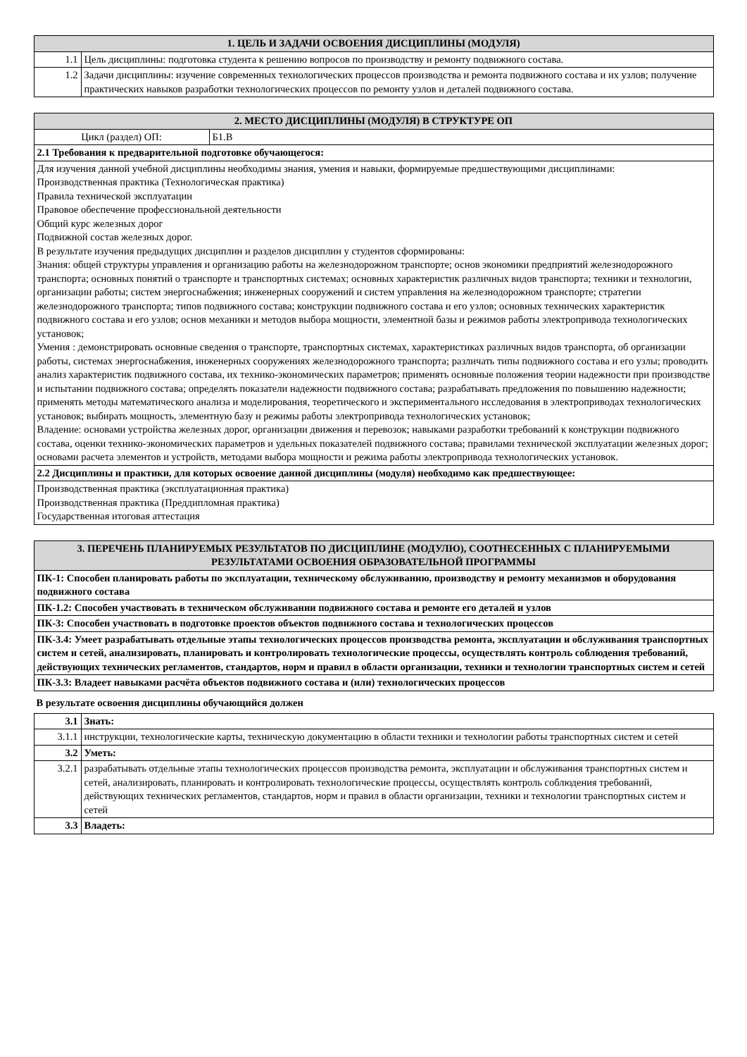| 1. ЦЕЛЬ И ЗАДАЧИ ОСВОЕНИЯ ДИСЦИПЛИНЫ (МОДУЛЯ) | |
| --- | --- |
| 1.1 | Цель дисциплины: подготовка студента к решению вопросов по производству и ремонту подвижного состава. |
| 1.2 | Задачи дисциплины: изучение современных технологических процессов производства и ремонта подвижного состава и их узлов; получение практических навыков разработки технологических процессов по ремонту узлов и деталей подвижного состава. |
| 2. МЕСТО ДИСЦИПЛИНЫ (МОДУЛЯ) В СТРУКТУРЕ ОП | |
| --- | --- |
| Цикл (раздел) ОП: | Б1.В |
| 2.1 Требования к предварительной подготовке обучающегося: | |
| Для изучения данной учебной дисциплины необходимы знания, умения и навыки, формируемые предшествующими дисциплинами: Производственная практика (Технологическая практика) Правила технической эксплуатации Правовое обеспечение профессиональной деятельности Общий курс железных дорог Подвижной состав железных дорог. В результате изучения предыдущих дисциплин и разделов дисциплин у студентов сформированы: Знания: общей структуры управления и организацию работы на железнодорожном транспорте; основ экономики предприятий железнодорожного транспорта; основных понятий о транспорте и транспортных системах; основных характеристик различных видов транспорта; техники и технологии, организации работы; систем энергоснабжения; инженерных сооружений и систем управления на железнодорожном транспорте; стратегии железнодорожного транспорта; типов подвижного состава; конструкции подвижного состава и его узлов; основных технических характеристик подвижного состава и его узлов; основ механики и методов выбора мощности, элементной базы и режимов работы электропривода технологических установок; Умения : демонстрировать основные сведения о транспорте, транспортных системах, характеристиках различных видов транспорта, об организации работы, системах энергоснабжения, инженерных сооружениях железнодорожного транспорта; различать типы подвижного состава и его узлы; проводить анализ характеристик подвижного состава, их технико-экономических параметров; применять основные положения теории надежности при производстве и испытании подвижного состава; определять показатели надежности подвижного состава; разрабатывать предложения по повышению надежности; применять методы математического анализа и моделирования, теоретического и экспериментального исследования в электроприводах технологических установок; выбирать мощность, элементную базу и режимы работы электропривода технологических установок; Владение: основами устройства железных дорог, организации движения и перевозок; навыками разработки требований к конструкции подвижного состава, оценки технико-экономических параметров и удельных показателей подвижного состава; правилами технической эксплуатации железных дорог; основами расчета элементов и устройств, методами выбора мощности и режима работы электропривода технологических установок. | |
| 2.2 Дисциплины и практики, для которых освоение данной дисциплины (модуля) необходимо как предшествующее: | |
| Производственная практика (эксплуатационная практика) Производственная практика (Преддипломная практика) Государственная итоговая аттестация | |
| 3. ПЕРЕЧЕНЬ ПЛАНИРУЕМЫХ РЕЗУЛЬТАТОВ ПО ДИСЦИПЛИНЕ (МОДУЛЮ), СООТНЕСЕННЫХ С ПЛАНИРУЕМЫМИ РЕЗУЛЬТАТАМИ ОСВОЕНИЯ ОБРАЗОВАТЕЛЬНОЙ ПРОГРАММЫ |
| --- |
| ПК-1: Способен планировать работы по эксплуатации, техническому обслуживанию, производству и ремонту механизмов и оборудования подвижного состава |
| ПК-1.2: Способен участвовать в техническом обслуживании подвижного состава и ремонте его деталей и узлов |
| ПК-3: Способен участвовать в подготовке проектов объектов подвижного состава и технологических процессов |
| ПК-3.4: Умеет разрабатывать отдельные этапы технологических процессов производства ремонта, эксплуатации и обслуживания транспортных систем и сетей, анализировать, планировать и контролировать технологические процессы, осуществлять контроль соблюдения требований, действующих технических регламентов, стандартов, норм и правил в области организации, техники и технологии транспортных систем и сетей |
| ПК-3.3: Владеет навыками расчёта объектов подвижного состава и (или) технологических процессов |
В результате освоения дисциплины обучающийся должен
| 3.1 | Знать: |
| 3.1.1 | инструкции, технологические карты, техническую документацию в области техники и технологии работы транспортных систем и сетей |
| 3.2 | Уметь: |
| 3.2.1 | разрабатывать отдельные этапы технологических процессов производства ремонта, эксплуатации и обслуживания транспортных систем и сетей, анализировать, планировать и контролировать технологические процессы, осуществлять контроль соблюдения требований, действующих технических регламентов, стандартов, норм и правил в области организации, техники и технологии транспортных систем и сетей |
| 3.3 | Владеть: |